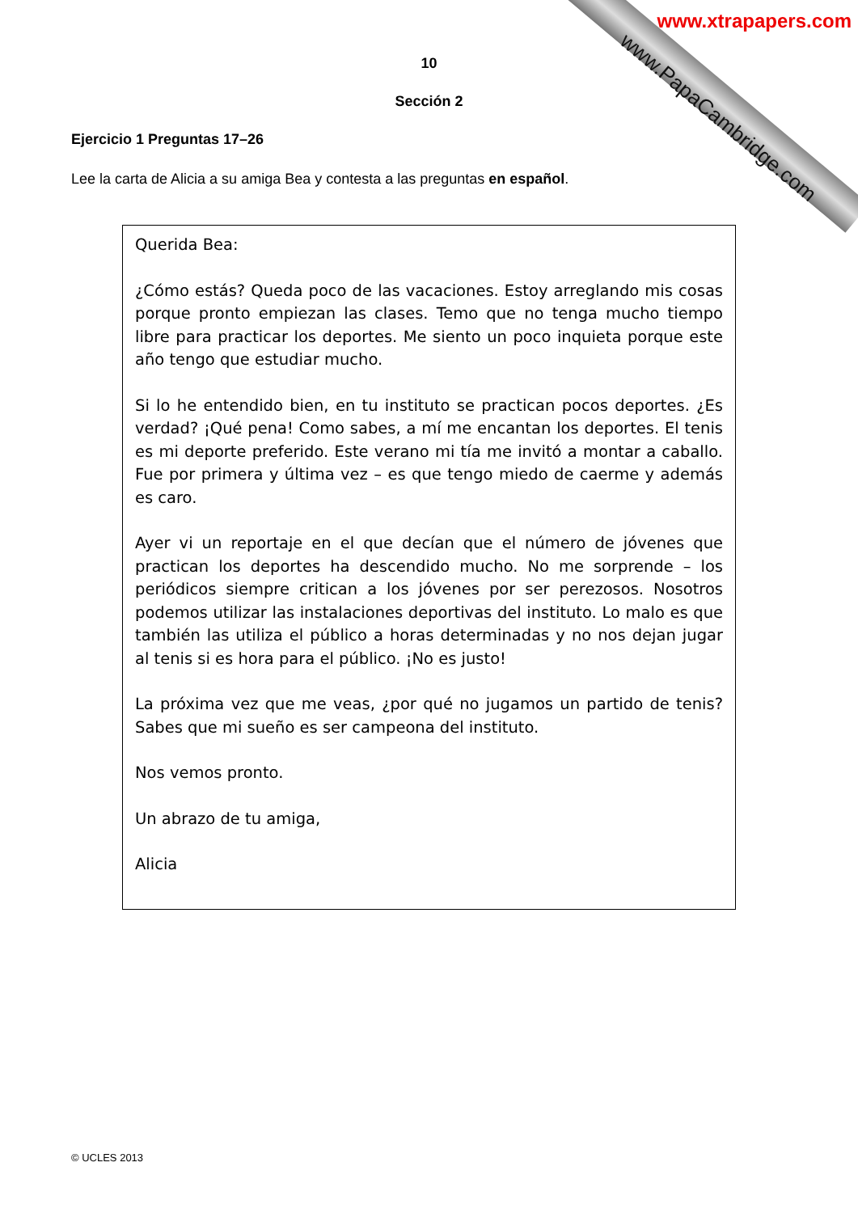www.xtrapapers.com
www.PapaCambridge.com
10
Sección 2
Ejercicio 1 Preguntas 17–26
Lee la carta de Alicia a su amiga Bea y contesta a las preguntas en español.
Querida Bea:
¿Cómo estás? Queda poco de las vacaciones. Estoy arreglando mis cosas porque pronto empiezan las clases. Temo que no tenga mucho tiempo libre para practicar los deportes. Me siento un poco inquieta porque este año tengo que estudiar mucho.
Si lo he entendido bien, en tu instituto se practican pocos deportes. ¿Es verdad? ¡Qué pena! Como sabes, a mí me encantan los deportes. El tenis es mi deporte preferido. Este verano mi tía me invitó a montar a caballo. Fue por primera y última vez – es que tengo miedo de caerme y además es caro.
Ayer vi un reportaje en el que decían que el número de jóvenes que practican los deportes ha descendido mucho. No me sorprende – los periódicos siempre critican a los jóvenes por ser perezosos. Nosotros podemos utilizar las instalaciones deportivas del instituto. Lo malo es que también las utiliza el público a horas determinadas y no nos dejan jugar al tenis si es hora para el público. ¡No es justo!
La próxima vez que me veas, ¿por qué no jugamos un partido de tenis? Sabes que mi sueño es ser campeona del instituto.
Nos vemos pronto.
Un abrazo de tu amiga,
Alicia
© UCLES 2013